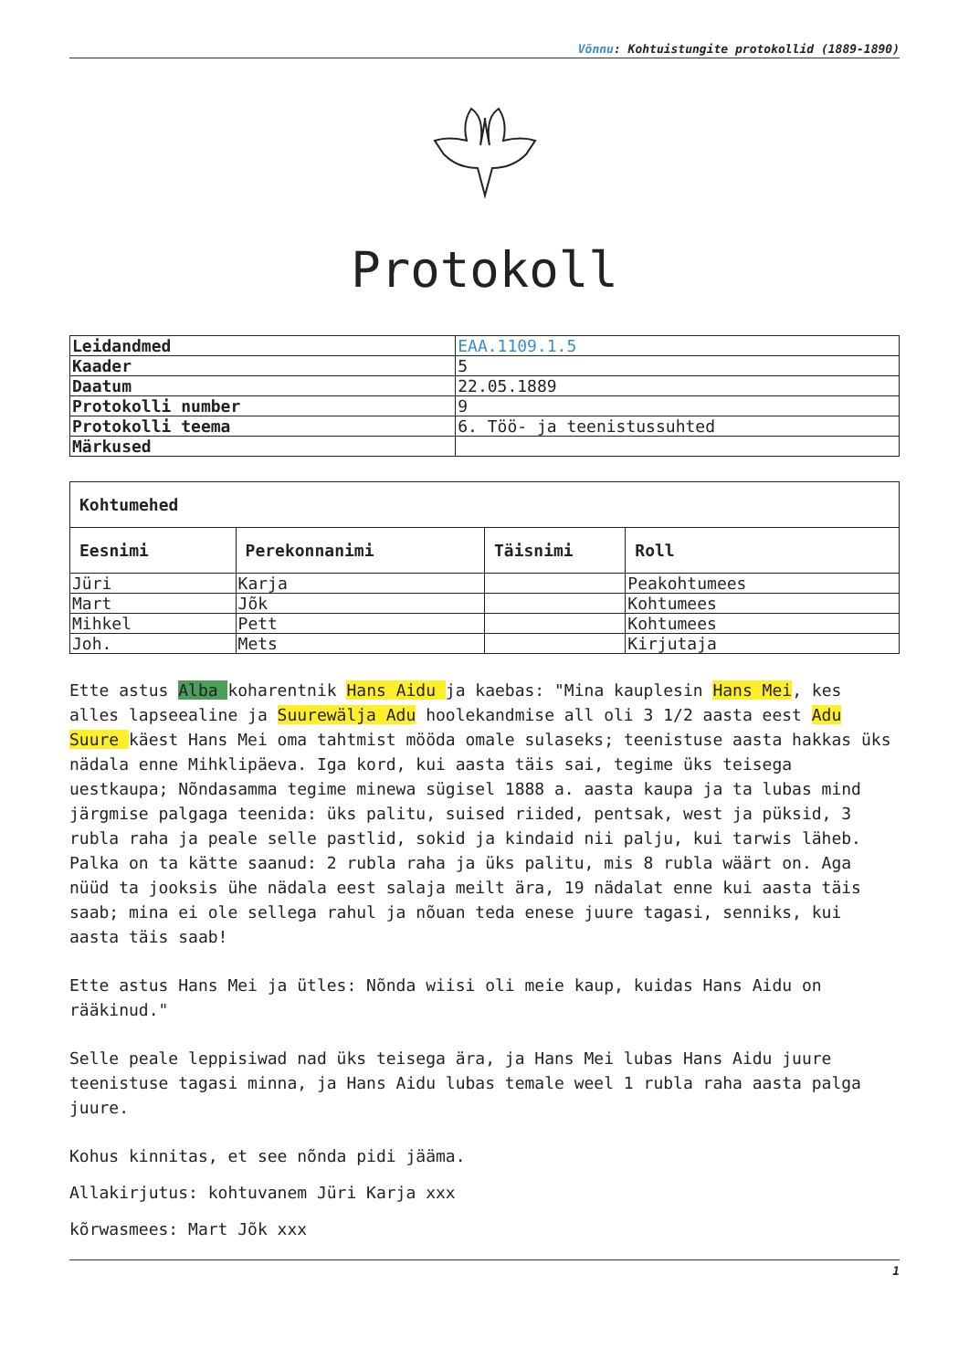Võnnu: Kohtuistungite protokollid (1889-1890)
Protokoll
| Leidandmed | EAA.1109.1.5 |
| Kaader | 5 |
| Daatum | 22.05.1889 |
| Protokolli number | 9 |
| Protokolli teema | 6. Töö- ja teenistussuhted |
| Märkused | |
| Kohtumehed | | | |
| --- | --- | --- | --- |
| Eesnimi | Perekonnanimi | Täisnimi | Roll |
| Jüri | Karja | | Peakohtumees |
| Mart | Jõk | | Kohtumees |
| Mihkel | Pett | | Kohtumees |
| Joh. | Mets | | Kirjutaja |
Ette astus Alba koharentnik Hans Aidu ja kaebas: "Mina kauplesin Hans Mei, kes alles lapseealine ja Suurewälja Adu hoolekandmise all oli 3 1/2 aasta eest Adu Suure käest Hans Mei oma tahtmist mööda omale sulaseks; teenistuse aasta hakkas üks nädala enne Mihklipäeva. Iga kord, kui aasta täis sai, tegime üks teisega uestkaupa; Nõndasamma tegime minewa sügisel 1888 a. aasta kaupa ja ta lubas mind järgmise palgaga teenida: üks palitu, suised riided, pentsak, west ja püksid, 3 rubla raha ja peale selle pastlid, sokid ja kindaid nii palju, kui tarwis läheb. Palka on ta kätte saanud: 2 rubla raha ja üks palitu, mis 8 rubla wäärt on. Aga nüüd ta jooksis ühe nädala eest salaja meilt ära, 19 nädalat enne kui aasta täis saab; mina ei ole sellega rahul ja nõuan teda enese juure tagasi, senniks, kui aasta täis saab!
Ette astus Hans Mei ja ütles: Nõnda wiisi oli meie kaup, kuidas Hans Aidu on rääkinud."
Selle peale leppisiwad nad üks teisega ära, ja Hans Mei lubas Hans Aidu juure teenistuse tagasi minna, ja Hans Aidu lubas temale weel 1 rubla raha aasta palga juure.
Kohus kinnitas, et see nõnda pidi jääma.
Allakirjutus: kohtuvanem Jüri Karja xxx
kõrwasmees: Mart Jõk xxx
1